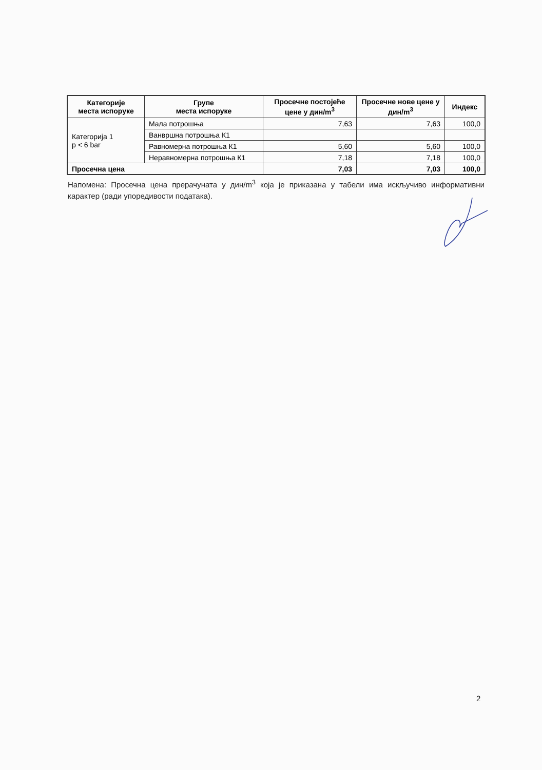| Категорије места испоруке | Групе места испоруке | Просечне постојеће цене у дин/m<sup>3</sup> | Просечне нове цене у дин/m<sup>3</sup> | Индекс |
| --- | --- | --- | --- | --- |
| Категорија 1 p < 6 bar | Мала потрошња | 7,63 | 7,63 | 100,0 |
| | Ванвршна потрошња К1 | | | |
| | Равномерна потрошња К1 | 5,60 | 5,60 | 100,0 |
| | Неравномерна потрошња К1 | 7,18 | 7,18 | 100,0 |
| Просечна цена | | 7,03 | 7,03 | 100,0 |
Напомена: Просечна цена прерачуната у дин/m<sup>3</sup> која је приказана у табели има искључиво информативни карактер (ради упоредивости података).
2